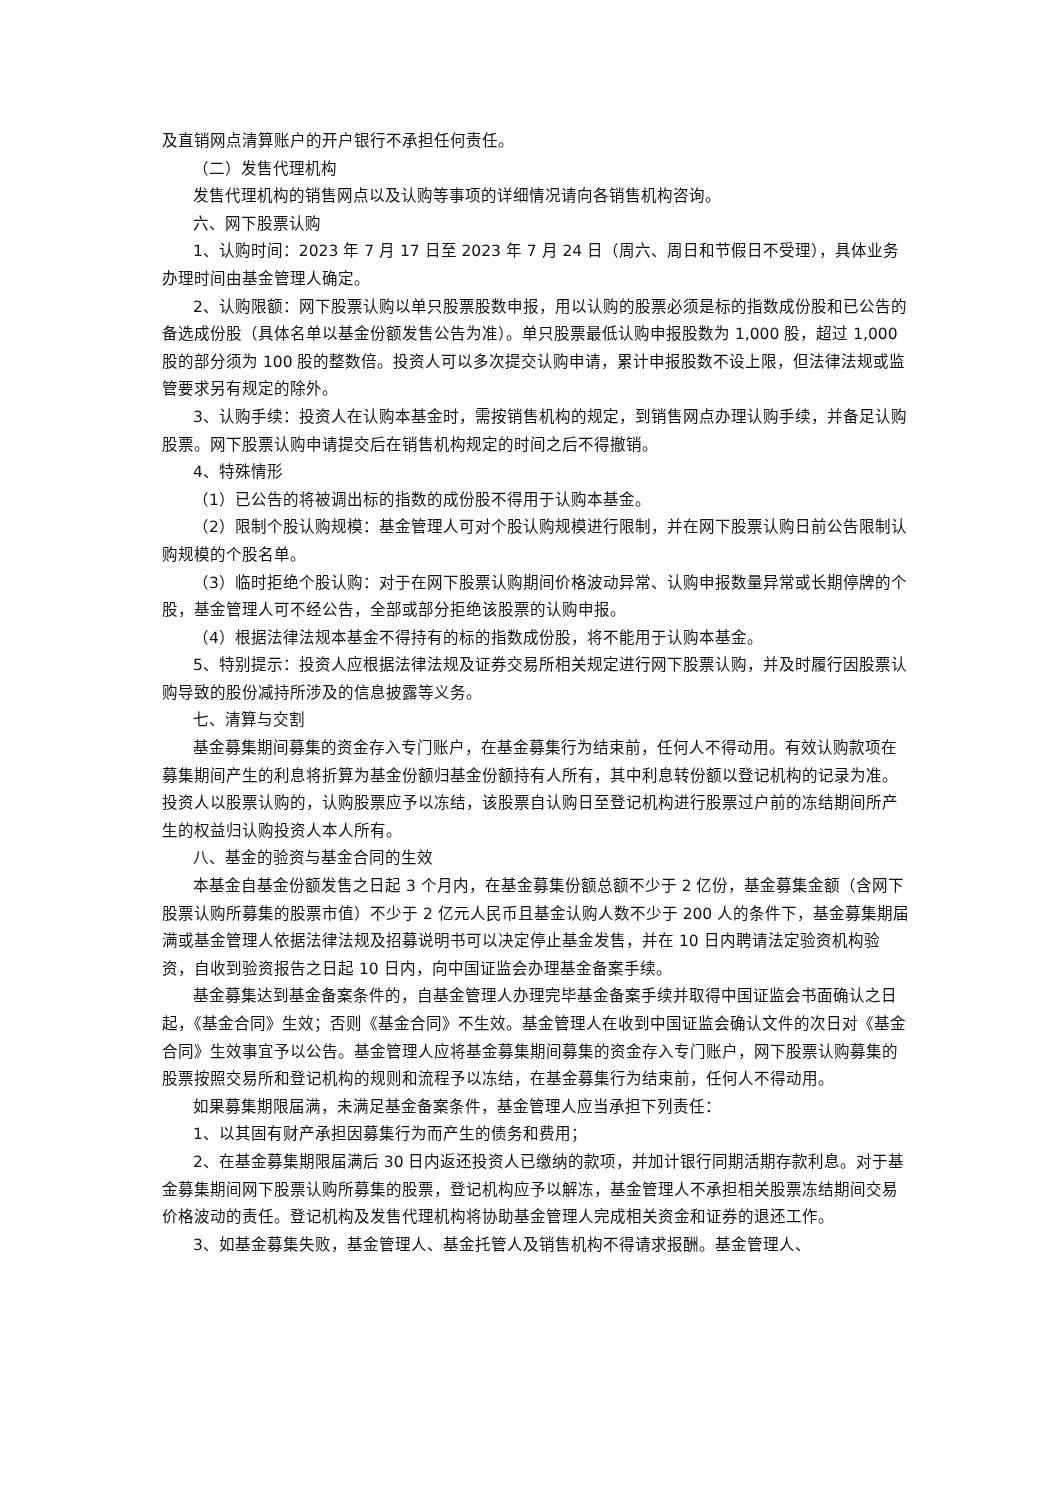及直销网点清算账户的开户银行不承担任何责任。
（二）发售代理机构
发售代理机构的销售网点以及认购等事项的详细情况请向各销售机构咨询。
六、网下股票认购
1、认购时间：2023 年 7 月 17 日至 2023 年 7 月 24 日（周六、周日和节假日不受理），具体业务办理时间由基金管理人确定。
2、认购限额：网下股票认购以单只股票股数申报，用以认购的股票必须是标的指数成份股和已公告的备选成份股（具体名单以基金份额发售公告为准）。单只股票最低认购申报股数为 1,000 股，超过 1,000 股的部分须为 100 股的整数倍。投资人可以多次提交认购申请，累计申报股数不设上限，但法律法规或监管要求另有规定的除外。
3、认购手续：投资人在认购本基金时，需按销售机构的规定，到销售网点办理认购手续，并备足认购股票。网下股票认购申请提交后在销售机构规定的时间之后不得撤销。
4、特殊情形
（1）已公告的将被调出标的指数的成份股不得用于认购本基金。
（2）限制个股认购规模：基金管理人可对个股认购规模进行限制，并在网下股票认购日前公告限制认购规模的个股名单。
（3）临时拒绝个股认购：对于在网下股票认购期间价格波动异常、认购申报数量异常或长期停牌的个股，基金管理人可不经公告，全部或部分拒绝该股票的认购申报。
（4）根据法律法规本基金不得持有的标的指数成份股，将不能用于认购本基金。
5、特别提示：投资人应根据法律法规及证券交易所相关规定进行网下股票认购，并及时履行因股票认购导致的股份减持所涉及的信息披露等义务。
七、清算与交割
基金募集期间募集的资金存入专门账户，在基金募集行为结束前，任何人不得动用。有效认购款项在募集期间产生的利息将折算为基金份额归基金份额持有人所有，其中利息转份额以登记机构的记录为准。投资人以股票认购的，认购股票应予以冻结，该股票自认购日至登记机构进行股票过户前的冻结期间所产生的权益归认购投资人本人所有。
八、基金的验资与基金合同的生效
本基金自基金份额发售之日起 3 个月内，在基金募集份额总额不少于 2 亿份，基金募集金额（含网下股票认购所募集的股票市值）不少于 2 亿元人民币且基金认购人数不少于 200 人的条件下，基金募集期届满或基金管理人依据法律法规及招募说明书可以决定停止基金发售，并在 10 日内聘请法定验资机构验资，自收到验资报告之日起 10 日内，向中国证监会办理基金备案手续。
基金募集达到基金备案条件的，自基金管理人办理完毕基金备案手续并取得中国证监会书面确认之日起，《基金合同》生效；否则《基金合同》不生效。基金管理人在收到中国证监会确认文件的次日对《基金合同》生效事宜予以公告。基金管理人应将基金募集期间募集的资金存入专门账户，网下股票认购募集的股票按照交易所和登记机构的规则和流程予以冻结，在基金募集行为结束前，任何人不得动用。
如果募集期限届满，未满足基金备案条件，基金管理人应当承担下列责任：
1、以其固有财产承担因募集行为而产生的债务和费用；
2、在基金募集期限届满后 30 日内返还投资人已缴纳的款项，并加计银行同期活期存款利息。对于基金募集期间网下股票认购所募集的股票，登记机构应予以解冻，基金管理人不承担相关股票冻结期间交易价格波动的责任。登记机构及发售代理机构将协助基金管理人完成相关资金和证券的退还工作。
3、如基金募集失败，基金管理人、基金托管人及销售机构不得请求报酬。基金管理人、